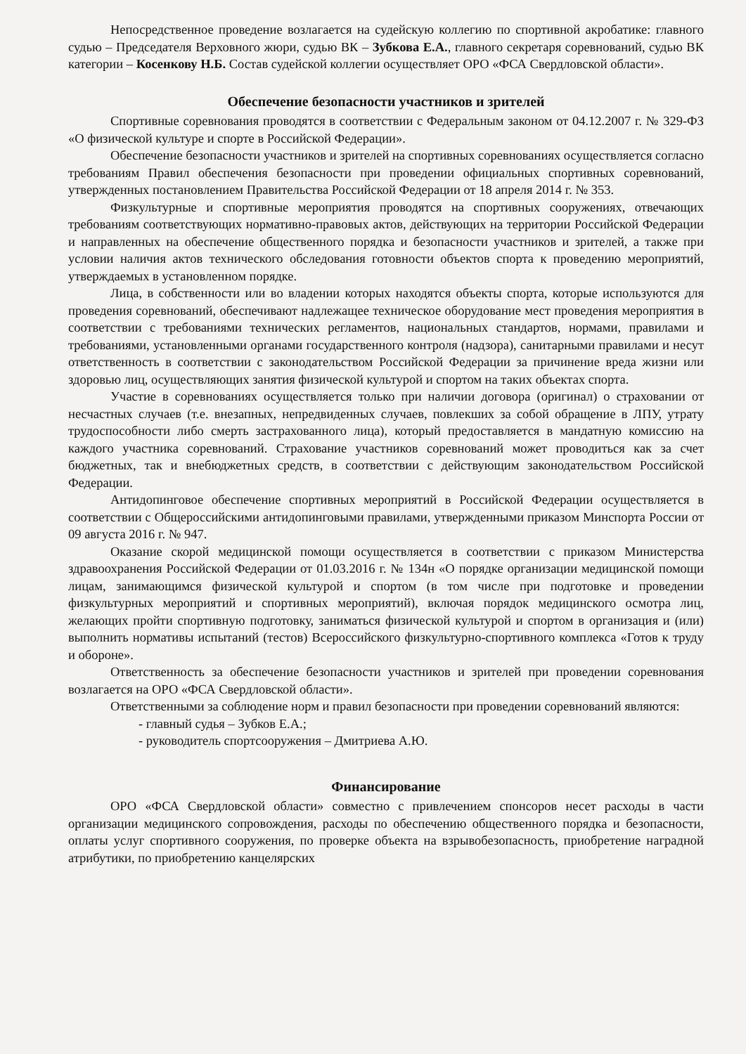Непосредственное проведение возлагается на судейскую коллегию по спортивной акробатике: главного судью – Председателя Верховного жюри, судью ВК – Зубкова Е.А., главного секретаря соревнований, судью ВК категории – Косенкову Н.Б. Состав судейской коллегии осуществляет ОРО «ФСА Свердловской области».
Обеспечение безопасности участников и зрителей
Спортивные соревнования проводятся в соответствии с Федеральным законом от 04.12.2007 г. № 329-ФЗ «О физической культуре и спорте в Российской Федерации».
Обеспечение безопасности участников и зрителей на спортивных соревнованиях осуществляется согласно требованиям Правил обеспечения безопасности при проведении официальных спортивных соревнований, утвержденных постановлением Правительства Российской Федерации от 18 апреля 2014 г. № 353.
Физкультурные и спортивные мероприятия проводятся на спортивных сооружениях, отвечающих требованиям соответствующих нормативно-правовых актов, действующих на территории Российской Федерации и направленных на обеспечение общественного порядка и безопасности участников и зрителей, а также при условии наличия актов технического обследования готовности объектов спорта к проведению мероприятий, утверждаемых в установленном порядке.
Лица, в собственности или во владении которых находятся объекты спорта, которые используются для проведения соревнований, обеспечивают надлежащее техническое оборудование мест проведения мероприятия в соответствии с требованиями технических регламентов, национальных стандартов, нормами, правилами и требованиями, установленными органами государственного контроля (надзора), санитарными правилами и несут ответственность в соответствии с законодательством Российской Федерации за причинение вреда жизни или здоровью лиц, осуществляющих занятия физической культурой и спортом на таких объектах спорта.
Участие в соревнованиях осуществляется только при наличии договора (оригинал) о страховании от несчастных случаев (т.е. внезапных, непредвиденных случаев, повлекших за собой обращение в ЛПУ, утрату трудоспособности либо смерть застрахованного лица), который предоставляется в мандатную комиссию на каждого участника соревнований. Страхование участников соревнований может проводиться как за счет бюджетных, так и внебюджетных средств, в соответствии с действующим законодательством Российской Федерации.
Антидопинговое обеспечение спортивных мероприятий в Российской Федерации осуществляется в соответствии с Общероссийскими антидопинговыми правилами, утвержденными приказом Минспорта России от 09 августа 2016 г. № 947.
Оказание скорой медицинской помощи осуществляется в соответствии с приказом Министерства здравоохранения Российской Федерации от 01.03.2016 г. № 134н «О порядке организации медицинской помощи лицам, занимающимся физической культурой и спортом (в том числе при подготовке и проведении физкультурных мероприятий и спортивных мероприятий), включая порядок медицинского осмотра лиц, желающих пройти спортивную подготовку, заниматься физической культурой и спортом в организация и (или) выполнить нормативы испытаний (тестов) Всероссийского физкультурно-спортивного комплекса «Готов к труду и обороне».
Ответственность за обеспечение безопасности участников и зрителей при проведении соревнования возлагается на ОРО «ФСА Свердловской области».
Ответственными за соблюдение норм и правил безопасности при проведении соревнований являются:
- главный судья – Зубков Е.А.;
- руководитель спортсооружения – Дмитриева А.Ю.
Финансирование
ОРО «ФСА Свердловской области» совместно с привлечением спонсоров несет расходы в части организации медицинского сопровождения, расходы по обеспечению общественного порядка и безопасности, оплаты услуг спортивного сооружения, по проверке объекта на взрывобезопасность, приобретение наградной атрибутики, по приобретению канцелярских